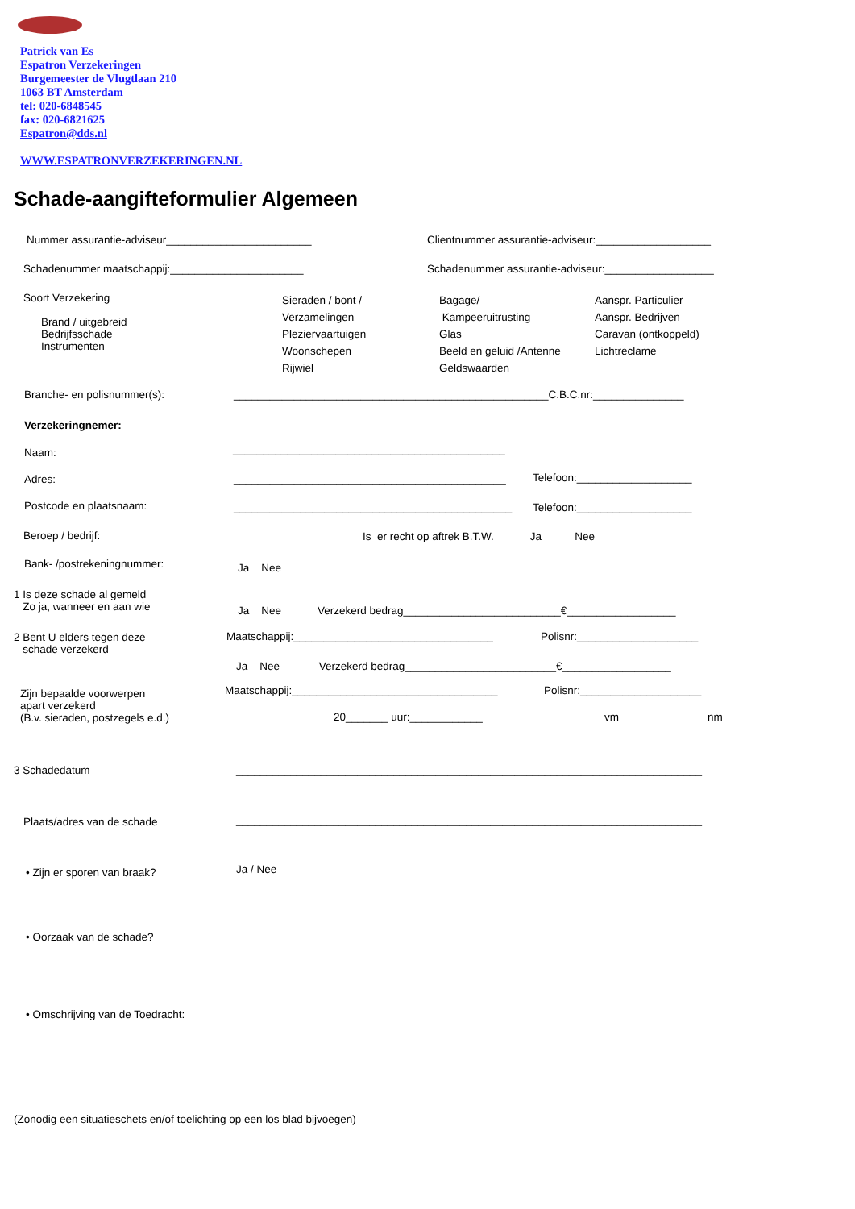Patrick van Es
Espatron Verzekeringen
Burgemeester de Vlugtlaan 210
1063 BT Amsterdam
tel: 020-6848545
fax: 020-6821625
Espatron@dds.nl
WWW.ESPATRONVERZEKERINGEN.NL
Schade-aangifteformulier Algemeen
Nummer assurantie-adviseur________________________ Clientnummer assurantie-adviseur:___________________
Schadenummer maatschappij:______________________ Schadenummer assurantie-adviseur:__________________
Soort Verzekering
Brand / uitgebreid
Bedrijfsschade
Instrumenten
Sieraden / bont /
Verzamelingen
Pleziervaartuigen
Woonschepen
Rijwiel
Bagage/
Kampeeruitrusting
Glas
Beeld en geluid /Antenne
Geldswaarden
Aanspr. Particulier
Aanspr. Bedrijven
Caravan (ontkoppeld)
Lichtreclame
Branche- en polisnummer(s): ____________________________________________________C.B.C.nr:_______________
Verzekeringnemer:
Naam: _____________________________________________
Adres: _____________________________________________ Telefoon:___________________
Postcode en plaatsnaam: ______________________________________________ Telefoon:___________________
Beroep / bedrijf: Is er recht op aftrek B.T.W. Ja Nee
Bank- /postrekeningnummer: Ja Nee
1 Is deze schade al gemeld
Zo ja, wanneer en aan wie
Ja Nee Verzekerd bedrag__________________________€__________________
2 Bent U elders tegen deze
schade verzekerd
Maatschappij:_________________________________ Polisnr:____________________
Ja Nee Verzekerd bedrag_________________________€__________________
Zijn bepaalde voorwerpen
apart verzekerd
(B.v. sieraden, postzegels e.d.)
Maatschappij:__________________________________ Polisnr:____________________
20_______ uur:____________ vm nm
3 Schadedatum _____________________________________________________________________________
Plaats/adres van de schade _____________________________________________________________________________
• Zijn er sporen van braak? Ja / Nee
• Oorzaak van de schade?
• Omschrijving van de Toedracht:
(Zonodig een situatieschets en/of toelichting op een los blad bijvoegen)